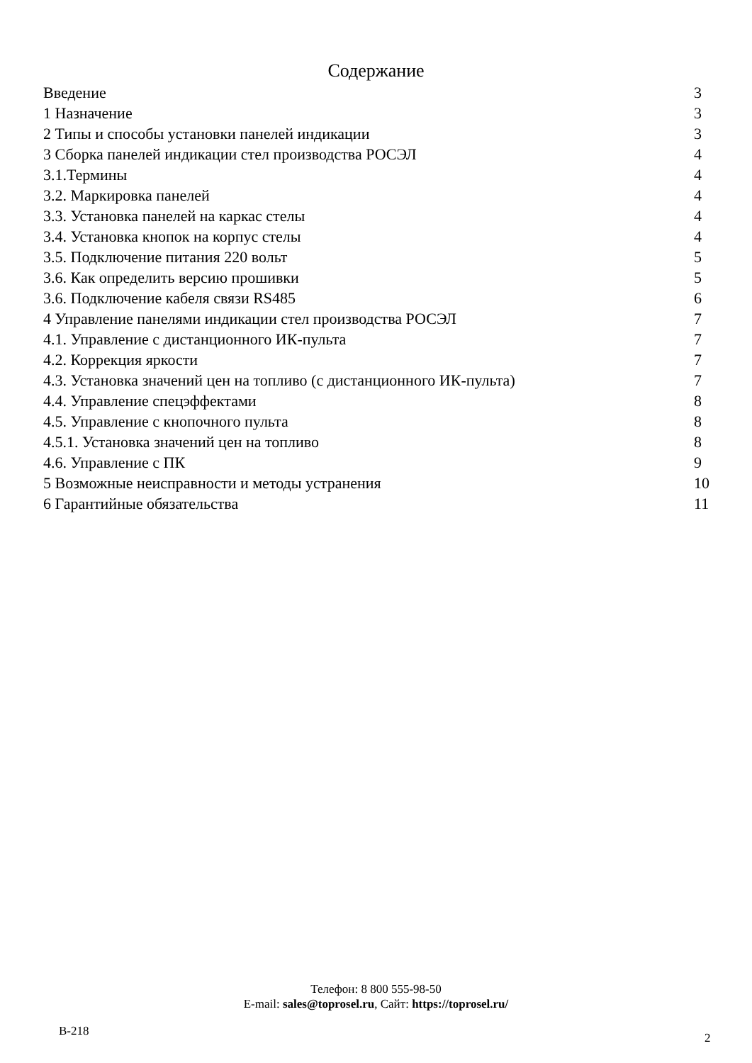Содержание
Введение 3
1 Назначение 3
2 Типы и способы установки панелей индикации 3
3 Сборка панелей индикации стел производства РОСЭЛ 4
3.1.Термины 4
3.2. Маркировка панелей 4
3.3. Установка панелей на каркас стелы 4
3.4. Установка кнопок на корпус стелы 4
3.5. Подключение питания 220 вольт 5
3.6. Как определить версию прошивки 5
3.6. Подключение кабеля связи RS485 6
4 Управление панелями индикации стел производства РОСЭЛ 7
4.1. Управление с дистанционного ИК-пульта 7
4.2. Коррекция яркости 7
4.3. Установка значений цен на топливо (с дистанционного ИК-пульта) 7
4.4. Управление спецэффектами 8
4.5. Управление с кнопочного пульта 8
4.5.1. Установка значений цен на топливо 8
4.6. Управление с ПК 9
5 Возможные неисправности и методы устранения 10
6 Гарантийные обязательства 11
Телефон: 8 800 555-98-50
E-mail: sales@toprosel.ru, Сайт: https://toprosel.ru/
В-218 2